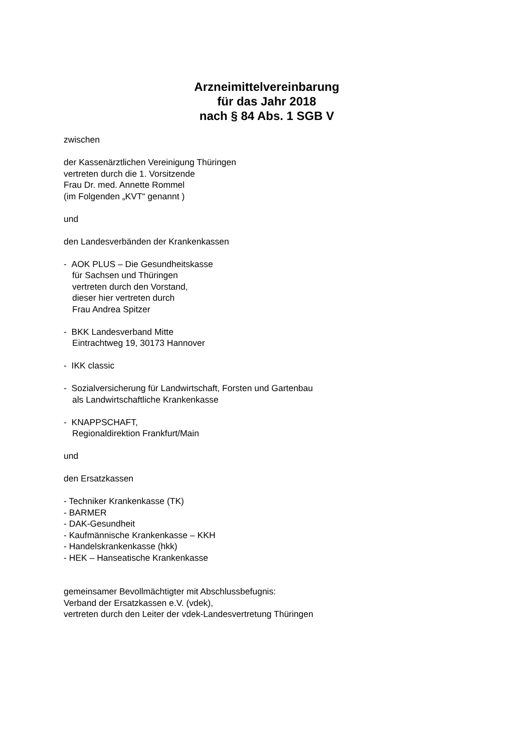Arzneimittelvereinbarung
für das Jahr 2018
nach § 84 Abs. 1 SGB V
zwischen
der Kassenärztlichen Vereinigung Thüringen
vertreten durch die 1. Vorsitzende
Frau Dr. med. Annette Rommel
(im Folgenden „KVT“ genannt )
und
den Landesverbänden der Krankenkassen
- AOK PLUS – Die Gesundheitskasse
für Sachsen und Thüringen
vertreten durch den Vorstand,
dieser hier vertreten durch
Frau Andrea Spitzer
- BKK Landesverband Mitte
Eintrachtweg 19, 30173 Hannover
- IKK classic
- Sozialversicherung für Landwirtschaft, Forsten und Gartenbau
als Landwirtschaftliche Krankenkasse
- KNAPPSCHAFT,
Regionaldirektion Frankfurt/Main
und
den Ersatzkassen
- Techniker Krankenkasse (TK)
- BARMER
- DAK-Gesundheit
- Kaufmännische Krankenkasse – KKH
- Handelskrankenkasse (hkk)
- HEK – Hanseatische Krankenkasse
gemeinsamer Bevollmächtigter mit Abschlussbefugnis:
Verband der Ersatzkassen e.V. (vdek),
vertreten durch den Leiter der vdek-Landesvertretung Thüringen